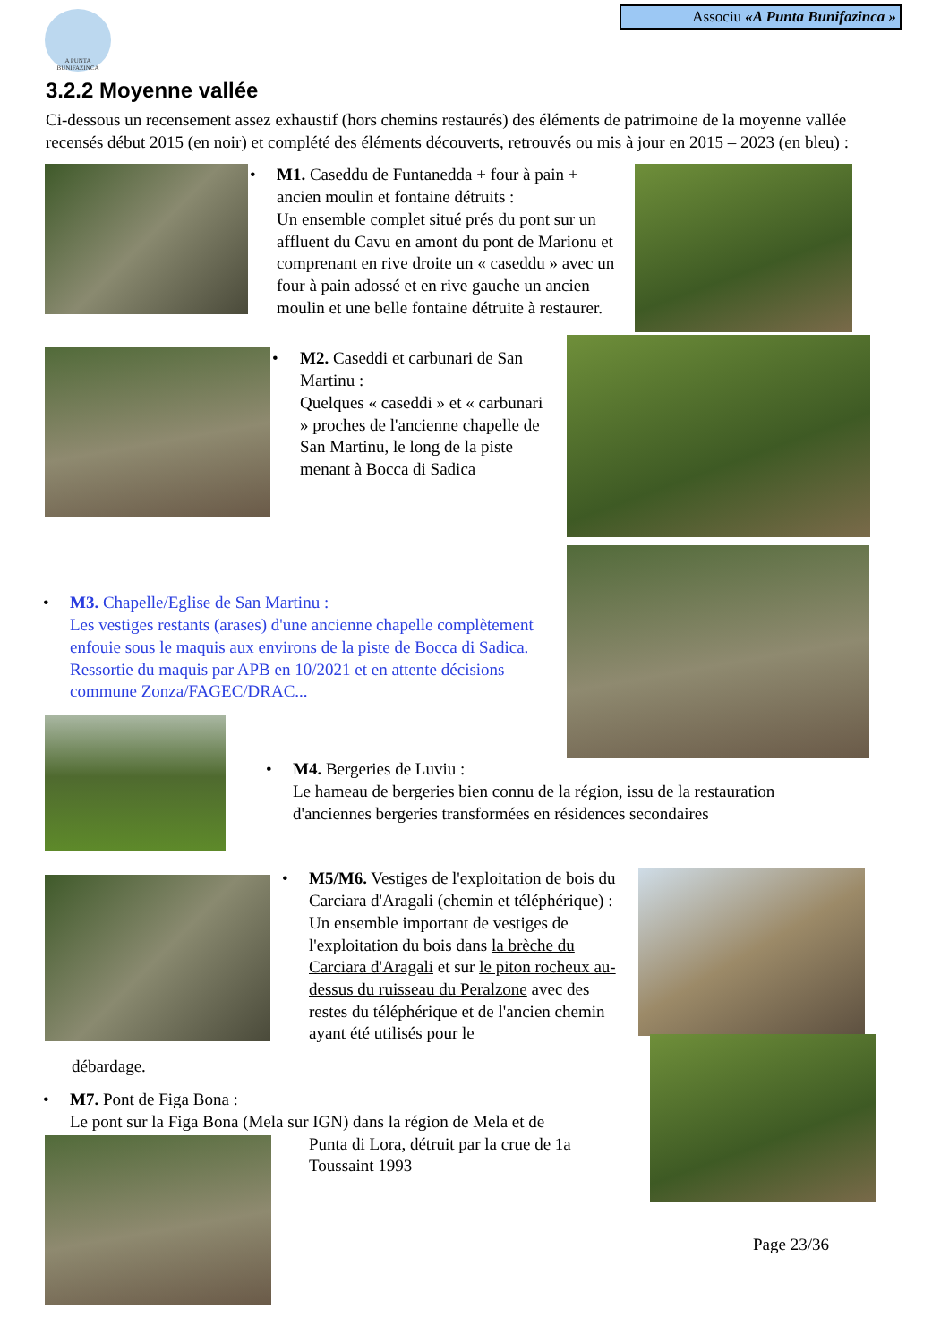A PUNTA BUNIFAZINCA
Associu «A Punta Bunifazinca »
3.2.2 Moyenne vallée
Ci-dessous un recensement assez exhaustif (hors chemins restaurés) des éléments de patrimoine de la moyenne vallée recensés début 2015 (en noir) et complété des éléments découverts, retrouvés ou mis à jour en 2015 – 2023 (en bleu) :
• M1. Caseddu de Funtanedda + four à pain + ancien moulin et fontaine détruits :
Un ensemble complet situé prés du pont sur un affluent du Cavu en amont du pont de Marionu et comprenant en rive droite un « caseddu » avec un four à pain adossé et en rive gauche un ancien moulin et une belle fontaine détruite à restaurer.
• M2. Caseddi et carbunari de San Martinu :
Quelques « caseddi » et « carbunari » proches de l'ancienne chapelle de San Martinu, le long de la piste menant à Bocca di Sadica
• M3. Chapelle/Eglise de San Martinu :
Les vestiges restants (arases) d'une ancienne chapelle complètement enfouie sous le maquis aux environs de la piste de Bocca di Sadica. Ressortie du maquis par APB en 10/2021 et en attente décisions commune Zonza/FAGEC/DRAC...
• M4. Bergeries de Luviu :
Le hameau de bergeries bien connu de la région, issu de la restauration d'anciennes bergeries transformées en résidences secondaires
• M5/M6. Vestiges de l'exploitation de bois du Carciara d'Aragali (chemin et téléphérique) :
Un ensemble important de vestiges de l'exploitation du bois dans la brèche du Carciara d'Aragali et sur le piton rocheux au-dessus du ruisseau du Peralzone avec des restes du téléphérique et de l'ancien chemin ayant été utilisés pour le
débardage.
• M7. Pont de Figa Bona :
Le pont sur la Figa Bona (Mela sur IGN) dans la région de Mela et de
Punta di Lora, détruit par la crue de 1a Toussaint 1993
Page 23/36